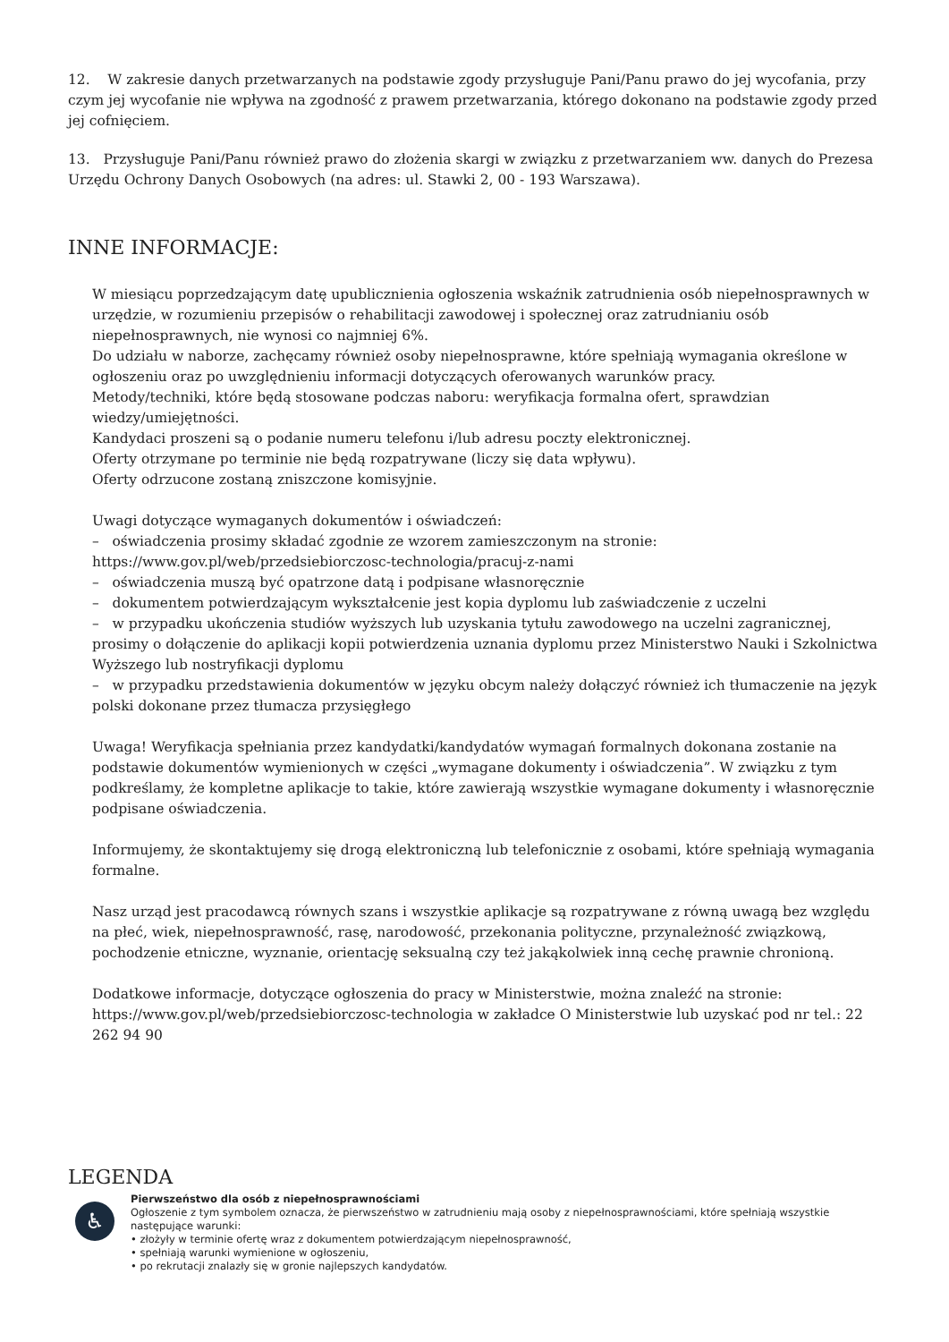12. W zakresie danych przetwarzanych na podstawie zgody przysługuje Pani/Panu prawo do jej wycofania, przy czym jej wycofanie nie wpływa na zgodność z prawem przetwarzania, którego dokonano na podstawie zgody przed jej cofnięciem.
13. Przysługuje Pani/Panu również prawo do złożenia skargi w związku z przetwarzaniem ww. danych do Prezesa Urzędu Ochrony Danych Osobowych (na adres: ul. Stawki 2, 00 - 193 Warszawa).
INNE INFORMACJE:
W miesiącu poprzedzającym datę upublicznienia ogłoszenia wskaźnik zatrudnienia osób niepełnosprawnych w urzędzie, w rozumieniu przepisów o rehabilitacji zawodowej i społecznej oraz zatrudnianiu osób niepełnosprawnych, nie wynosi co najmniej 6%.
Do udziału w naborze, zachęcamy również osoby niepełnosprawne, które spełniają wymagania określone w ogłoszeniu oraz po uwzględnieniu informacji dotyczących oferowanych warunków pracy.
Metody/techniki, które będą stosowane podczas naboru: weryfikacja formalna ofert, sprawdzian wiedzy/umiejętności.
Kandydaci proszeni są o podanie numeru telefonu i/lub adresu poczty elektronicznej.
Oferty otrzymane po terminie nie będą rozpatrywane (liczy się data wpływu).
Oferty odrzucone zostaną zniszczone komisyjnie.
Uwagi dotyczące wymaganych dokumentów i oświadczeń:
– oświadczenia prosimy składać zgodnie ze wzorem zamieszczonym na stronie:
https://www.gov.pl/web/przedsiebiorczosc-technologia/pracuj-z-nami
– oświadczenia muszą być opatrzone datą i podpisane własnoręcznie
– dokumentem potwierdzającym wykształcenie jest kopia dyplomu lub zaświadczenie z uczelni
– w przypadku ukończenia studiów wyższych lub uzyskania tytułu zawodowego na uczelni zagranicznej, prosimy o dołączenie do aplikacji kopii potwierdzenia uznania dyplomu przez Ministerstwo Nauki i Szkolnictwa Wyższego lub nostryfikacji dyplomu
– w przypadku przedstawienia dokumentów w języku obcym należy dołączyć również ich tłumaczenie na język polski dokonane przez tłumacza przysięgłego
Uwaga! Weryfikacja spełniania przez kandydatki/kandydatów wymagań formalnych dokonana zostanie na podstawie dokumentów wymienionych w części „wymagane dokumenty i oświadczenia”. W związku z tym podkreślamy, że kompletne aplikacje to takie, które zawierają wszystkie wymagane dokumenty i własnoręcznie podpisane oświadczenia.
Informujemy, że skontaktujemy się drogą elektroniczną lub telefonicznie z osobami, które spełniają wymagania formalne.
Nasz urząd jest pracodawcą równych szans i wszystkie aplikacje są rozpatrywane z równą uwagą bez względu na płeć, wiek, niepełnosprawność, rasę, narodowość, przekonania polityczne, przynależność związkową, pochodzenie etniczne, wyznanie, orientację seksualną czy też jakąkolwiek inną cechę prawnie chronioną.
Dodatkowe informacje, dotyczące ogłoszenia do pracy w Ministerstwie, można znaleźć na stronie: https://www.gov.pl/web/przedsiebiorczosc-technologia w zakładce O Ministerstwie lub uzyskać pod nr tel.: 22 262 94 90
LEGENDA
♿
Pierwszeństwo dla osób z niepełnosprawnościami
Ogłoszenie z tym symbolem oznacza, że pierwszeństwo w zatrudnieniu mają osoby z niepełnosprawnościami, które spełniają wszystkie następujące warunki:
• złożyły w terminie ofertę wraz z dokumentem potwierdzającym niepełnosprawność,
• spełniają warunki wymienione w ogłoszeniu,
• po rekrutacji znalazły się w gronie najlepszych kandydatów.